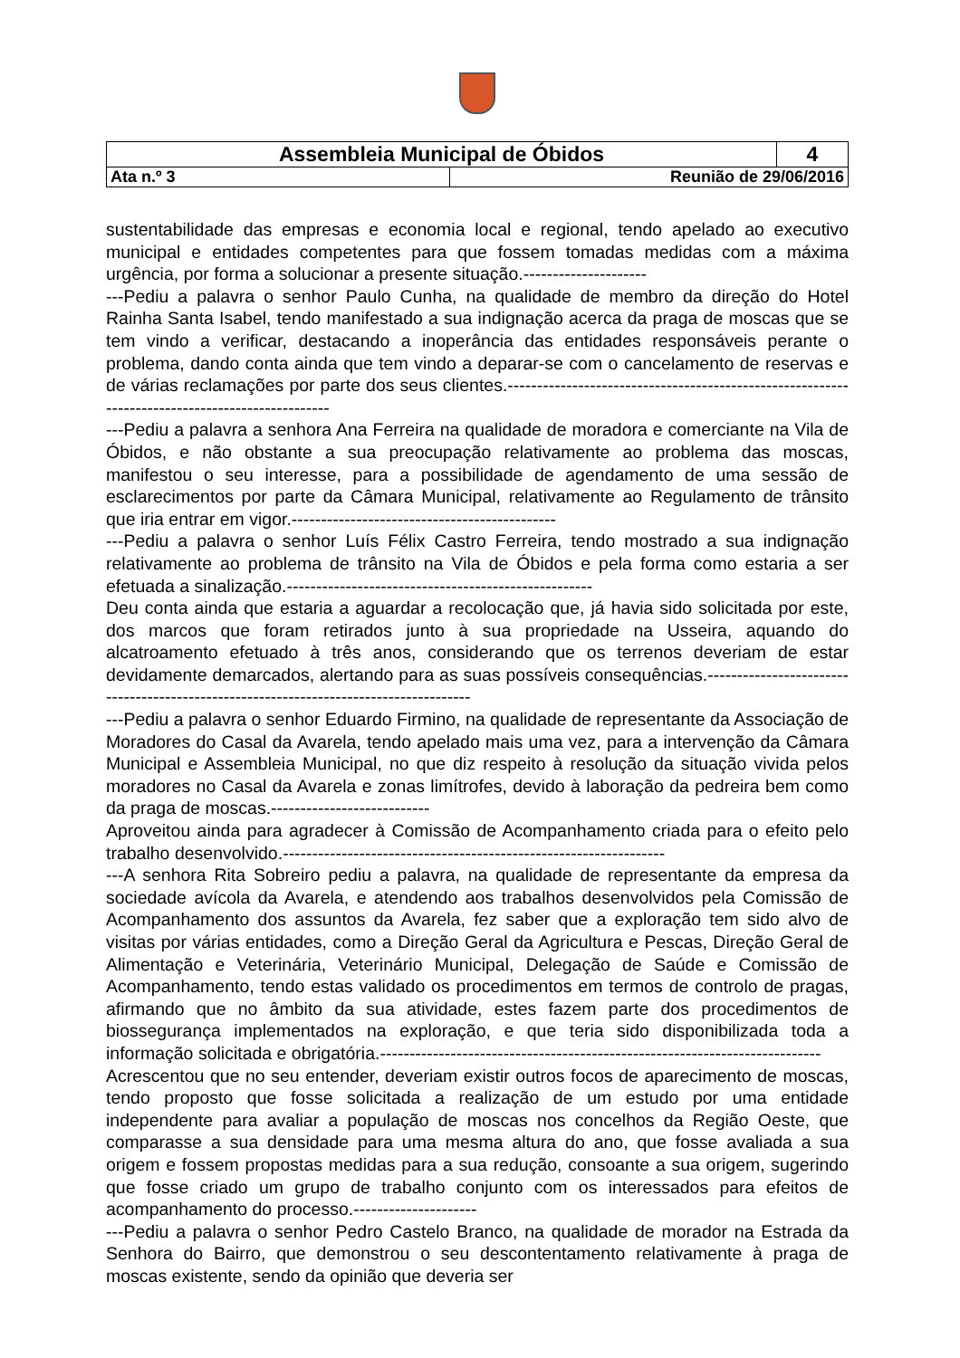| Assembleia Municipal de Óbidos | | 4 |
| Ata n.º 3 | Reunião de 29/06/2016 | |
sustentabilidade das empresas e economia local e regional, tendo apelado ao executivo municipal e entidades competentes para que fossem tomadas medidas com a máxima urgência, por forma a solucionar a presente situação.---------------------
---Pediu a palavra o senhor Paulo Cunha, na qualidade de membro da direção do Hotel Rainha Santa Isabel, tendo manifestado a sua indignação acerca da praga de moscas que se tem vindo a verificar, destacando a inoperância das entidades responsáveis perante o problema, dando conta ainda que tem vindo a deparar-se com o cancelamento de reservas e de várias reclamações por parte dos seus clientes.------------------------------------------------------------------------------------------------
---Pediu a palavra a senhora Ana Ferreira na qualidade de moradora e comerciante na Vila de Óbidos, e não obstante a sua preocupação relativamente ao problema das moscas, manifestou o seu interesse, para a possibilidade de agendamento de uma sessão de esclarecimentos por parte da Câmara Municipal, relativamente ao Regulamento de trânsito que iria entrar em vigor.---------------------------------------------
---Pediu a palavra o senhor Luís Félix Castro Ferreira, tendo mostrado a sua indignação relativamente ao problema de trânsito na Vila de Óbidos e pela forma como estaria a ser efetuada a sinalização.----------------------------------------------------
Deu conta ainda que estaria a aguardar a recolocação que, já havia sido solicitada por este, dos marcos que foram retirados junto à sua propriedade na Usseira, aquando do alcatroamento efetuado à três anos, considerando que os terrenos deveriam de estar devidamente demarcados, alertando para as suas possíveis consequências.--------------------------------------------------------------------------------------
---Pediu a palavra o senhor Eduardo Firmino, na qualidade de representante da Associação de Moradores do Casal da Avarela, tendo apelado mais uma vez, para a intervenção da Câmara Municipal e Assembleia Municipal, no que diz respeito à resolução da situação vivida pelos moradores no Casal da Avarela e zonas limítrofes, devido à laboração da pedreira bem como da praga de moscas.---------------------------
Aproveitou ainda para agradecer à Comissão de Acompanhamento criada para o efeito pelo trabalho desenvolvido.-----------------------------------------------------------------
---A senhora Rita Sobreiro pediu a palavra, na qualidade de representante da empresa da sociedade avícola da Avarela, e atendendo aos trabalhos desenvolvidos pela Comissão de Acompanhamento dos assuntos da Avarela, fez saber que a exploração tem sido alvo de visitas por várias entidades, como a Direção Geral da Agricultura e Pescas, Direção Geral de Alimentação e Veterinária, Veterinário Municipal, Delegação de Saúde e Comissão de Acompanhamento, tendo estas validado os procedimentos em termos de controlo de pragas, afirmando que no âmbito da sua atividade, estes fazem parte dos procedimentos de biossegurança implementados na exploração, e que teria sido disponibilizada toda a informação solicitada e obrigatória.---------------------------------------------------------------------------
Acrescentou que no seu entender, deveriam existir outros focos de aparecimento de moscas, tendo proposto que fosse solicitada a realização de um estudo por uma entidade independente para avaliar a população de moscas nos concelhos da Região Oeste, que comparasse a sua densidade para uma mesma altura do ano, que fosse avaliada a sua origem e fossem propostas medidas para a sua redução, consoante a sua origem, sugerindo que fosse criado um grupo de trabalho conjunto com os interessados para efeitos de acompanhamento do processo.---------------------
---Pediu a palavra o senhor Pedro Castelo Branco, na qualidade de morador na Estrada da Senhora do Bairro, que demonstrou o seu descontentamento relativamente à praga de moscas existente, sendo da opinião que deveria ser